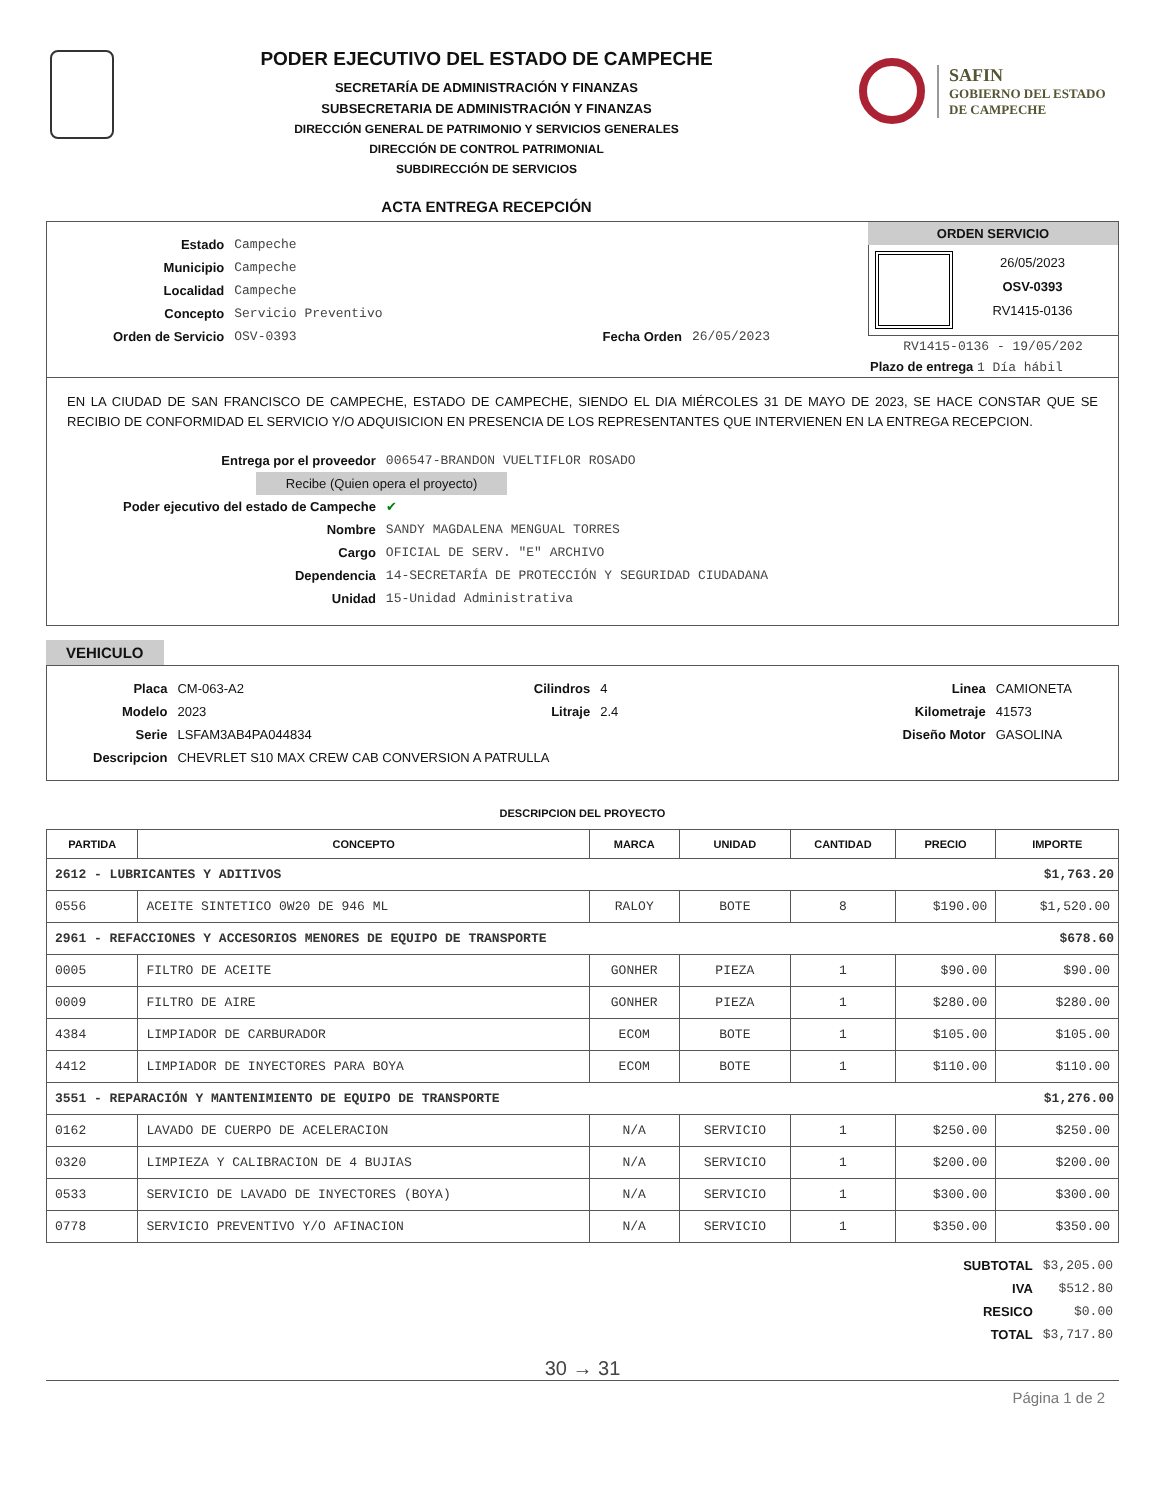PODER EJECUTIVO DEL ESTADO DE CAMPECHE
SECRETARÍA DE ADMINISTRACIÓN Y FINANZAS
SUBSECRETARIA DE ADMINISTRACIÓN Y FINANZAS
DIRECCIÓN GENERAL DE PATRIMONIO Y SERVICIOS GENERALES
DIRECCIÓN DE CONTROL PATRIMONIAL
SUBDIRECCIÓN DE SERVICIOS
ACTA ENTREGA RECEPCIÓN
SAFIN
GOBIERNO DEL ESTADO
DE CAMPECHE
| Estado | Campeche | | | |
| Municipio | Campeche | | | |
| Localidad | Campeche | | | |
| Concepto | Servicio Preventivo | | | |
| Orden de Servicio | OSV-0393 | | Fecha Orden | 26/05/2023 |
ORDEN SERVICIO
26/05/2023
OSV-0393
RV1415-0136
RV1415-0136 - 19/05/202
Plazo de entrega 1 Día hábil
EN LA CIUDAD DE SAN FRANCISCO DE CAMPECHE, ESTADO DE CAMPECHE, SIENDO EL DIA MIÉRCOLES 31 DE MAYO DE 2023, SE HACE CONSTAR QUE SE RECIBIO DE CONFORMIDAD EL SERVICIO Y/O ADQUISICION EN PRESENCIA DE LOS REPRESENTANTES QUE INTERVIENEN EN LA ENTREGA RECEPCION.
| Entrega por el proveedor | 006547-BRANDON VUELTIFLOR ROSADO |
| | Recibe (Quien opera el proyecto) |
| Poder ejecutivo del estado de Campeche | ✔ |
| Nombre | SANDY MAGDALENA MENGUAL TORRES |
| Cargo | OFICIAL DE SERV. "E" ARCHIVO |
| Dependencia | 14-SECRETARÍA DE PROTECCIÓN Y SEGURIDAD CIUDADANA |
| Unidad | 15-Unidad Administrativa |
VEHICULO
| Placa | CM-063-A2 |
| Modelo | 2023 |
| Serie | LSFAM3AB4PA044834 |
| Descripcion | CHEVRLET S10 MAX CREW CAB CONVERSION A PATRULLA |
| Cilindros | 4 |
| Litraje | 2.4 |
| Linea | CAMIONETA |
| Kilometraje | 41573 |
| Diseño Motor | GASOLINA |
DESCRIPCION DEL PROYECTO
| PARTIDA | CONCEPTO | MARCA | UNIDAD | CANTIDAD | PRECIO | IMPORTE |
| --- | --- | --- | --- | --- | --- | --- |
| 2612 - LUBRICANTES Y ADITIVOS | | | | | | $1,763.20 |
| 0556 | ACEITE SINTETICO 0W20 DE 946 ML | RALOY | BOTE | 8 | $190.00 | $1,520.00 |
| 2961 - REFACCIONES Y ACCESORIOS MENORES DE EQUIPO DE TRANSPORTE | | | | | | $678.60 |
| 0005 | FILTRO DE ACEITE | GONHER | PIEZA | 1 | $90.00 | $90.00 |
| 0009 | FILTRO DE AIRE | GONHER | PIEZA | 1 | $280.00 | $280.00 |
| 4384 | LIMPIADOR DE CARBURADOR | ECOM | BOTE | 1 | $105.00 | $105.00 |
| 4412 | LIMPIADOR DE INYECTORES PARA BOYA | ECOM | BOTE | 1 | $110.00 | $110.00 |
| 3551 - REPARACIÓN Y MANTENIMIENTO DE EQUIPO DE TRANSPORTE | | | | | | $1,276.00 |
| 0162 | LAVADO DE CUERPO DE ACELERACION | N/A | SERVICIO | 1 | $250.00 | $250.00 |
| 0320 | LIMPIEZA Y CALIBRACION DE 4 BUJIAS | N/A | SERVICIO | 1 | $200.00 | $200.00 |
| 0533 | SERVICIO DE LAVADO DE INYECTORES (BOYA) | N/A | SERVICIO | 1 | $300.00 | $300.00 |
| 0778 | SERVICIO PREVENTIVO Y/O AFINACION | N/A | SERVICIO | 1 | $350.00 | $350.00 |
| SUBTOTAL | $3,205.00 |
| IVA | $512.80 |
| RESICO | $0.00 |
| TOTAL | $3,717.80 |
30 → 31
Página 1 de 2